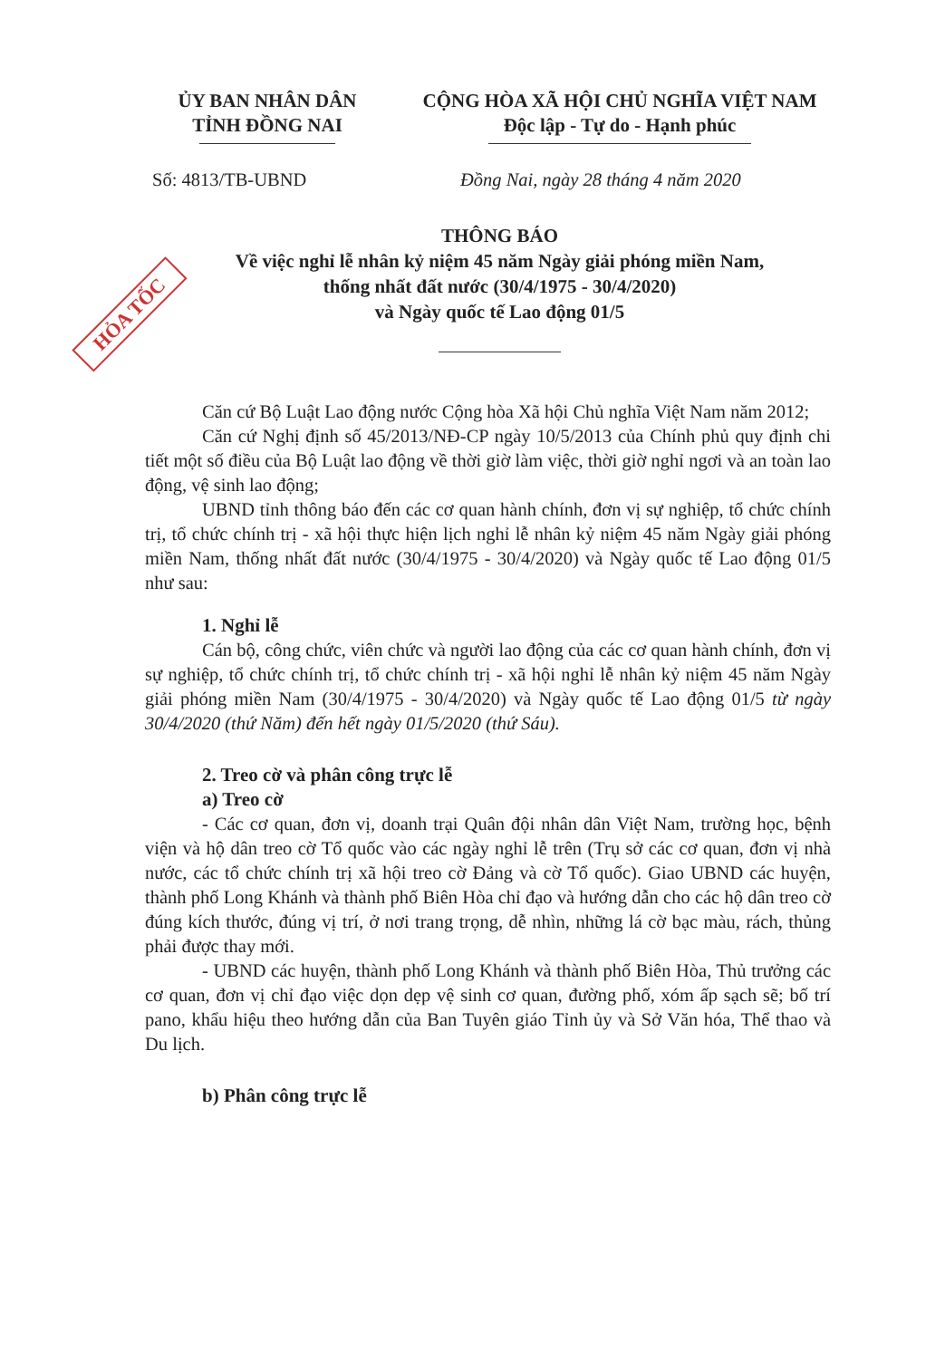HỎA TỐC
ỦY BAN NHÂN DÂN
TỈNH ĐỒNG NAI
CỘNG HÒA XÃ HỘI CHỦ NGHĨA VIỆT NAM
Độc lập - Tự do - Hạnh phúc
Số: 4813/TB-UBND Đồng Nai, ngày 28 tháng 4 năm 2020
THÔNG BÁO
Về việc nghỉ lễ nhân kỷ niệm 45 năm Ngày giải phóng miền Nam,
thống nhất đất nước (30/4/1975 - 30/4/2020)
và Ngày quốc tế Lao động 01/5
Căn cứ Bộ Luật Lao động nước Cộng hòa Xã hội Chủ nghĩa Việt Nam năm 2012;
Căn cứ Nghị định số 45/2013/NĐ-CP ngày 10/5/2013 của Chính phủ quy định chi tiết một số điều của Bộ Luật lao động về thời giờ làm việc, thời giờ nghỉ ngơi và an toàn lao động, vệ sinh lao động;
UBND tỉnh thông báo đến các cơ quan hành chính, đơn vị sự nghiệp, tổ chức chính trị, tổ chức chính trị - xã hội thực hiện lịch nghỉ lễ nhân kỷ niệm 45 năm Ngày giải phóng miền Nam, thống nhất đất nước (30/4/1975 - 30/4/2020) và Ngày quốc tế Lao động 01/5 như sau:
1. Nghỉ lễ
Cán bộ, công chức, viên chức và người lao động của các cơ quan hành chính, đơn vị sự nghiệp, tổ chức chính trị, tổ chức chính trị - xã hội nghỉ lễ nhân kỷ niệm 45 năm Ngày giải phóng miền Nam (30/4/1975 - 30/4/2020) và Ngày quốc tế Lao động 01/5 từ ngày 30/4/2020 (thứ Năm) đến hết ngày 01/5/2020 (thứ Sáu).
2. Treo cờ và phân công trực lễ
a) Treo cờ
- Các cơ quan, đơn vị, doanh trại Quân đội nhân dân Việt Nam, trường học, bệnh viện và hộ dân treo cờ Tổ quốc vào các ngày nghỉ lễ trên (Trụ sở các cơ quan, đơn vị nhà nước, các tổ chức chính trị xã hội treo cờ Đảng và cờ Tổ quốc). Giao UBND các huyện, thành phố Long Khánh và thành phố Biên Hòa chỉ đạo và hướng dẫn cho các hộ dân treo cờ đúng kích thước, đúng vị trí, ở nơi trang trọng, dễ nhìn, những lá cờ bạc màu, rách, thủng phải được thay mới.
- UBND các huyện, thành phố Long Khánh và thành phố Biên Hòa, Thủ trưởng các cơ quan, đơn vị chỉ đạo việc dọn dẹp vệ sinh cơ quan, đường phố, xóm ấp sạch sẽ; bố trí pano, khẩu hiệu theo hướng dẫn của Ban Tuyên giáo Tỉnh ủy và Sở Văn hóa, Thể thao và Du lịch.
b) Phân công trực lễ